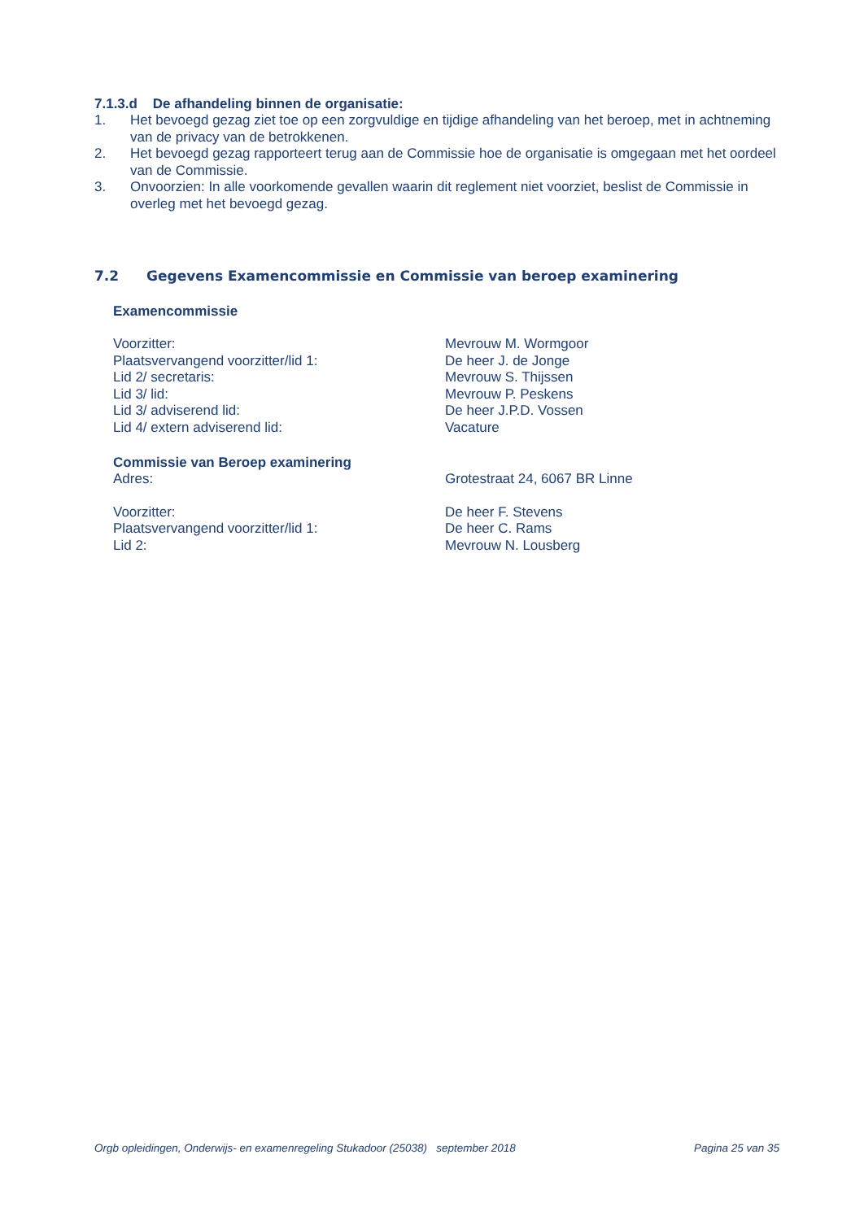7.1.3.d De afhandeling binnen de organisatie:
1. Het bevoegd gezag ziet toe op een zorgvuldige en tijdige afhandeling van het beroep, met in achtneming van de privacy van de betrokkenen.
2. Het bevoegd gezag rapporteert terug aan de Commissie hoe de organisatie is omgegaan met het oordeel van de Commissie.
3. Onvoorzien: In alle voorkomende gevallen waarin dit reglement niet voorziet, beslist de Commissie in overleg met het bevoegd gezag.
7.2 Gegevens Examencommissie en Commissie van beroep examinering
Examencommissie
| Voorzitter: | Mevrouw M. Wormgoor |
| Plaatsvervangend voorzitter/lid 1: | De heer J. de Jonge |
| Lid 2/ secretaris: | Mevrouw S. Thijssen |
| Lid 3/ lid: | Mevrouw P. Peskens |
| Lid 3/ adviserend lid: | De heer J.P.D. Vossen |
| Lid 4/ extern adviserend lid: | Vacature |
Commissie van Beroep examinering
| Adres: | Grotestraat 24, 6067 BR Linne |
| Voorzitter: | De heer F. Stevens |
| Plaatsvervangend voorzitter/lid 1: | De heer C. Rams |
| Lid 2: | Mevrouw N. Lousberg |
Orgb opleidingen, Onderwijs- en examenregeling Stukadoor (25038) september 2018 Pagina 25 van 35